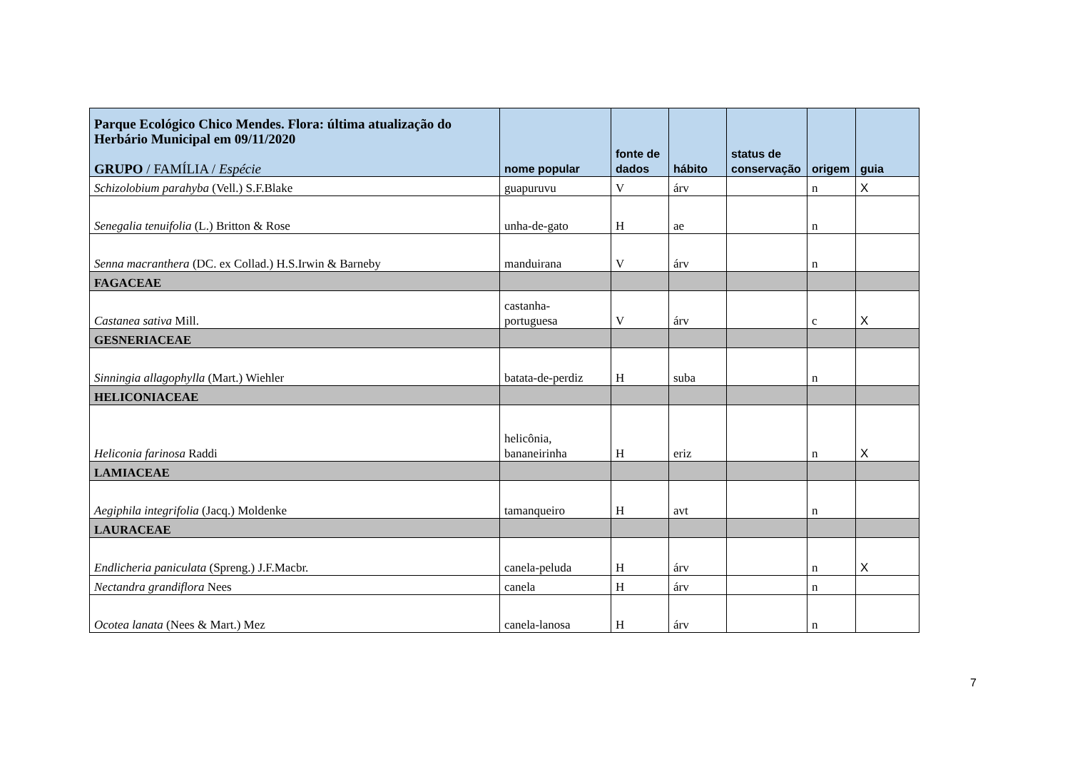| Parque Ecológico Chico Mendes. Flora: última atualização do Herbário Municipal em 09/11/2020 GRUPO / FAMÍLIA / Espécie | nome popular | fonte de dados | hábito | status de conservação | origem | guia |
| --- | --- | --- | --- | --- | --- | --- |
| Schizolobium parahyba (Vell.) S.F.Blake | guapuruvu | V | árv | | n | X |
| Senegalia tenuifolia (L.) Britton & Rose | unha-de-gato | H | ae | | n | |
| Senna macranthera (DC. ex Collad.) H.S.Irwin & Barneby | manduirana | V | árv | | n | |
| FAGACEAE | | | | | | |
| Castanea sativa Mill. | castanha- portuguesa | V | árv | | c | X |
| GESNERIACEAE | | | | | | |
| Sinningia allagophylla (Mart.) Wiehler | batata-de-perdiz | H | suba | | n | |
| HELICONIACEAE | | | | | | |
| Heliconia farinosa Raddi | helicônia, bananeirinha | H | eriz | | n | X |
| LAMIACEAE | | | | | | |
| Aegiphila integrifolia (Jacq.) Moldenke | tamanqueiro | H | avt | | n | |
| LAURACEAE | | | | | | |
| Endlicheria paniculata (Spreng.) J.F.Macbr. | canela-peluda | H | árv | | n | X |
| Nectandra grandiflora Nees | canela | H | árv | | n | |
| Ocotea lanata (Nees & Mart.) Mez | canela-lanosa | H | árv | | n | |
7